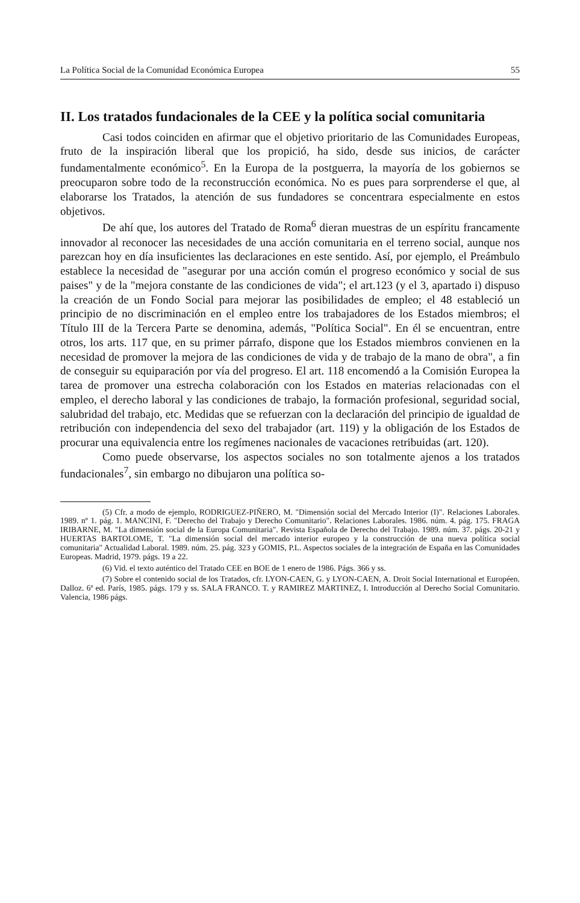La Política Social de la Comunidad Económica Europea 55
II. Los tratados fundacionales de la CEE y la política social comunitaria
Casi todos coinciden en afirmar que el objetivo prioritario de las Comunidades Europeas, fruto de la inspiración liberal que los propició, ha sido, desde sus inicios, de carácter fundamentalmente económico<sup>5</sup>. En la Europa de la postguerra, la mayoría de los gobiernos se preocuparon sobre todo de la reconstrucción económica. No es pues para sorprenderse el que, al elaborarse los Tratados, la atención de sus fundadores se concentrara especialmente en estos objetivos.
De ahí que, los autores del Tratado de Roma<sup>6</sup> dieran muestras de un espíritu francamente innovador al reconocer las necesidades de una acción comunitaria en el terreno social, aunque nos parezcan hoy en día insuficientes las declaraciones en este sentido. Así, por ejemplo, el Preámbulo establece la necesidad de "asegurar por una acción común el progreso económico y social de sus paises" y de la "mejora constante de las condiciones de vida"; el art.123 (y el 3, apartado i) dispuso la creación de un Fondo Social para mejorar las posibilidades de empleo; el 48 estableció un principio de no discriminación en el empleo entre los trabajadores de los Estados miembros; el Título III de la Tercera Parte se denomina, además, "Política Social". En él se encuentran, entre otros, los arts. 117 que, en su primer párrafo, dispone que los Estados miembros convienen en la necesidad de promover la mejora de las condiciones de vida y de trabajo de la mano de obra", a fin de conseguir su equiparación por vía del progreso. El art. 118 encomendó a la Comisión Europea la tarea de promover una estrecha colaboración con los Estados en materias relacionadas con el empleo, el derecho laboral y las condiciones de trabajo, la formación profesional, seguridad social, salubridad del trabajo, etc. Medidas que se refuerzan con la declaración del principio de igualdad de retribución con independencia del sexo del trabajador (art. 119) y la obligación de los Estados de procurar una equivalencia entre los regímenes nacionales de vacaciones retribuidas (art. 120).
Como puede observarse, los aspectos sociales no son totalmente ajenos a los tratados fundacionales<sup>7</sup>, sin embargo no dibujaron una política so-
(5) Cfr. a modo de ejemplo, RODRIGUEZ-PIÑERO, M. "Dimensión social del Mercado Interior (I)". Relaciones Laborales. 1989. nº 1. pág. 1. MANCINI, F. "Derecho del Trabajo y Derecho Comunitario". Relaciones Laborales. 1986. núm. 4. pág. 175. FRAGA IRIBARNE, M. "La dimensión social de la Europa Comunitaria". Revista Española de Derecho del Trabajo. 1989. núm. 37. págs. 20-21 y HUERTAS BARTOLOME, T. "La dimensión social del mercado interior europeo y la construcción de una nueva política social comunitaria" Actualidad Laboral. 1989. núm. 25. pág. 323 y GOMIS, P.L. Aspectos sociales de la integración de España en las Comunidades Europeas. Madrid, 1979. págs. 19 a 22.
(6) Vid. el texto auténtico del Tratado CEE en BOE de 1 enero de 1986. Págs. 366 y ss.
(7) Sobre el contenido social de los Tratados, cfr. LYON-CAEN, G. y LYON-CAEN, A. Droit Social International et Européen. Dalloz. 6ª ed. París, 1985. págs. 179 y ss. SALA FRANCO. T. y RAMIREZ MARTINEZ, I. Introducción al Derecho Social Comunitario. Valencia, 1986 págs.